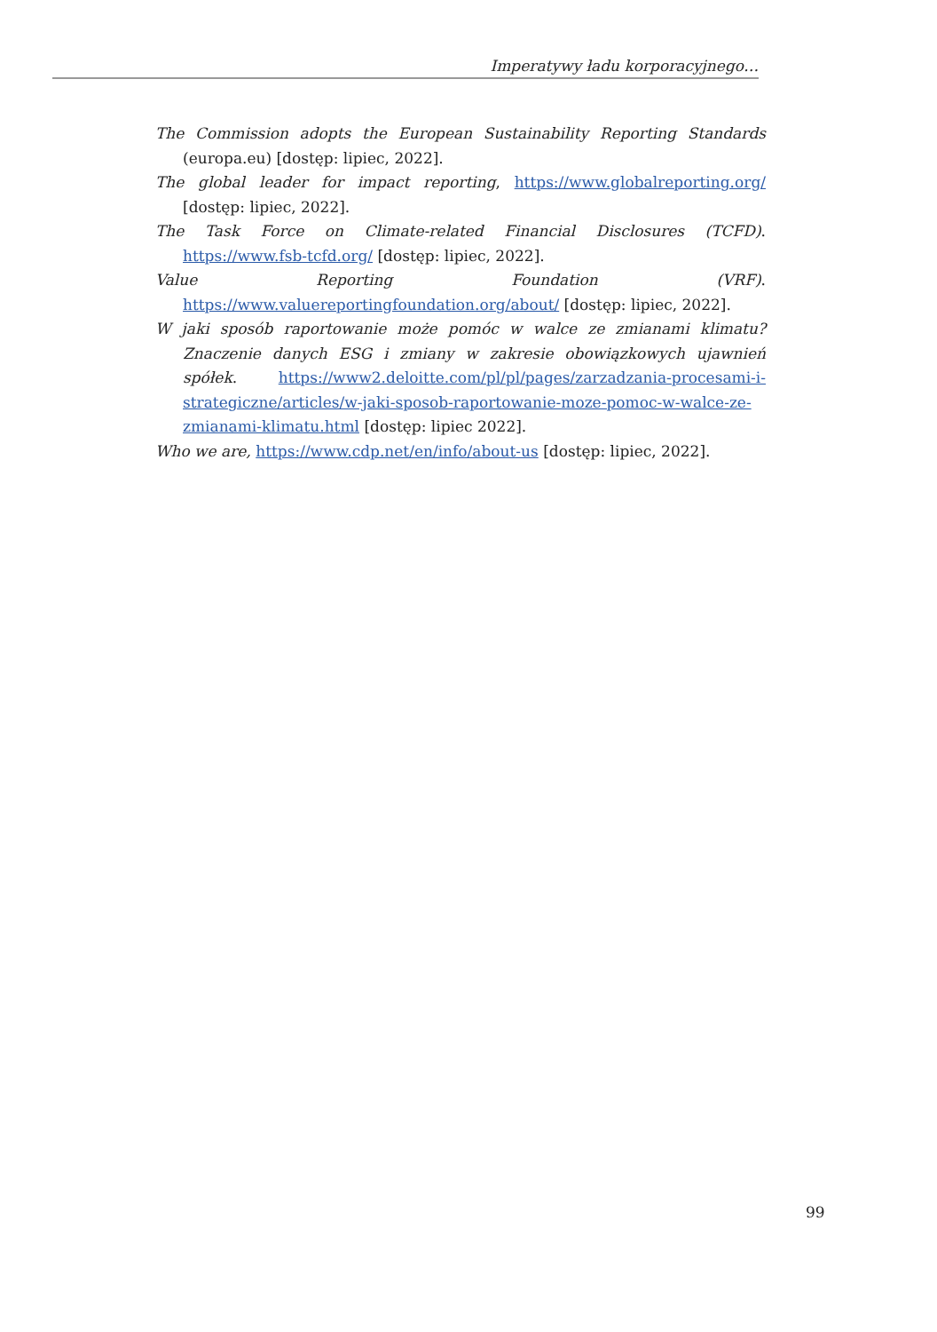Imperatywy ładu korporacyjnego…
The Commission adopts the European Sustainability Reporting Standards (europa.eu) [dostęp: lipiec, 2022].
The global leader for impact reporting, https://www.globalreporting.org/ [dostęp: lipiec, 2022].
The Task Force on Climate-related Financial Disclosures (TCFD). https://www.fsb-tcfd.org/ [dostęp: lipiec, 2022].
Value Reporting Foundation (VRF). https://www.valuereportingfoundation.org/about/ [dostęp: lipiec, 2022].
W jaki sposób raportowanie może pomóc w walce ze zmianami klimatu? Znaczenie danych ESG i zmiany w zakresie obowiązkowych ujawnień spółek. https://www2.deloitte.com/pl/pl/pages/zarzadzania-procesami-i-strategiczne/articles/w-jaki-sposob-raportowanie-moze-pomoc-w-walce-ze-zmianami-klimatu.html [dostęp: lipiec 2022].
Who we are, https://www.cdp.net/en/info/about-us [dostęp: lipiec, 2022].
99